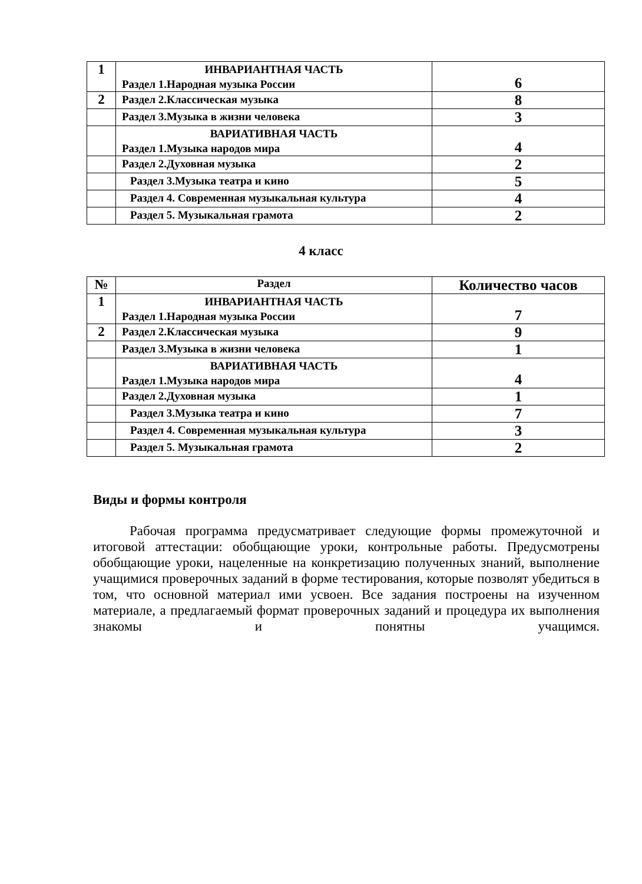| 1 | ИНВАРИАНТНАЯ ЧАСТЬ Раздел 1.Народная музыка России | 6 |
| 2 | Раздел 2.Классическая музыка | 8 |
| | Раздел 3.Музыка в жизни человека | 3 |
| | ВАРИАТИВНАЯ ЧАСТЬ Раздел 1.Музыка народов мира | 4 |
| | Раздел 2.Духовная музыка | 2 |
| | Раздел 3.Музыка театра и кино | 5 |
| | Раздел 4. Современная музыкальная культура | 4 |
| | Раздел 5. Музыкальная грамота | 2 |
4 класс
| № | Раздел | Количество часов |
| --- | --- | --- |
| 1 | ИНВАРИАНТНАЯ ЧАСТЬ Раздел 1.Народная музыка России | 7 |
| 2 | Раздел 2.Классическая музыка | 9 |
| | Раздел 3.Музыка в жизни человека | 1 |
| | ВАРИАТИВНАЯ ЧАСТЬ Раздел 1.Музыка народов мира | 4 |
| | Раздел 2.Духовная музыка | 1 |
| | Раздел 3.Музыка театра и кино | 7 |
| | Раздел 4. Современная музыкальная культура | 3 |
| | Раздел 5. Музыкальная грамота | 2 |
Виды и формы контроля
Рабочая программа предусматривает следующие формы промежуточной и итоговой аттестации: обобщающие уроки, контрольные работы. Предусмотрены обобщающие уроки, нацеленные на конкретизацию полученных знаний, выполнение учащимися проверочных заданий в форме тестирования, которые позволят убедиться в том, что основной материал ими усвоен. Все задания построены на изученном материале, а предлагаемый формат проверочных заданий и процедура их выполнения знакомы и понятны учащимся.